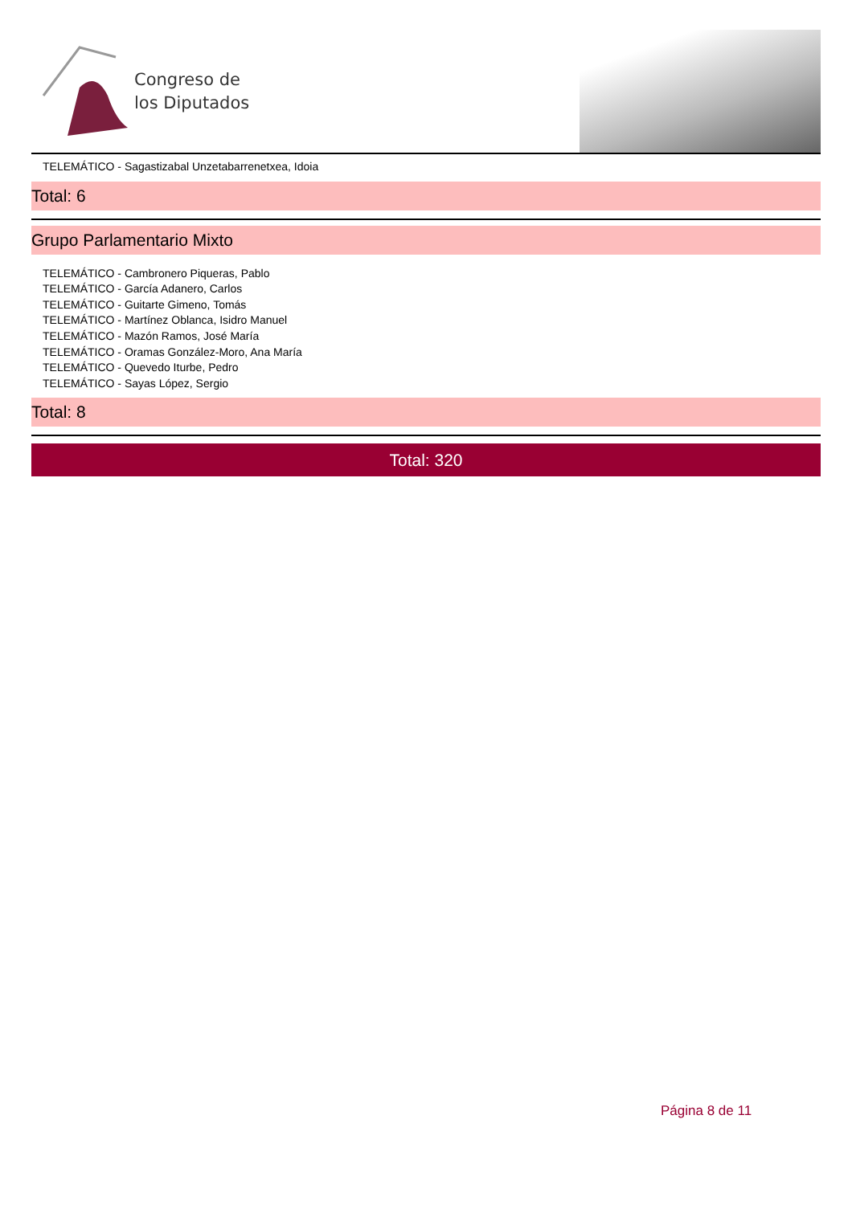Congreso de
los Diputados
TELEMÁTICO - Sagastizabal Unzetabarrenetxea, Idoia
Total: 6
Grupo Parlamentario Mixto
TELEMÁTICO - Cambronero Piqueras, Pablo
TELEMÁTICO - García Adanero, Carlos
TELEMÁTICO - Guitarte Gimeno, Tomás
TELEMÁTICO - Martínez Oblanca, Isidro Manuel
TELEMÁTICO - Mazón Ramos, José María
TELEMÁTICO - Oramas González-Moro, Ana María
TELEMÁTICO - Quevedo Iturbe, Pedro
TELEMÁTICO - Sayas López, Sergio
Total: 8
Total: 320
Página 8 de 11